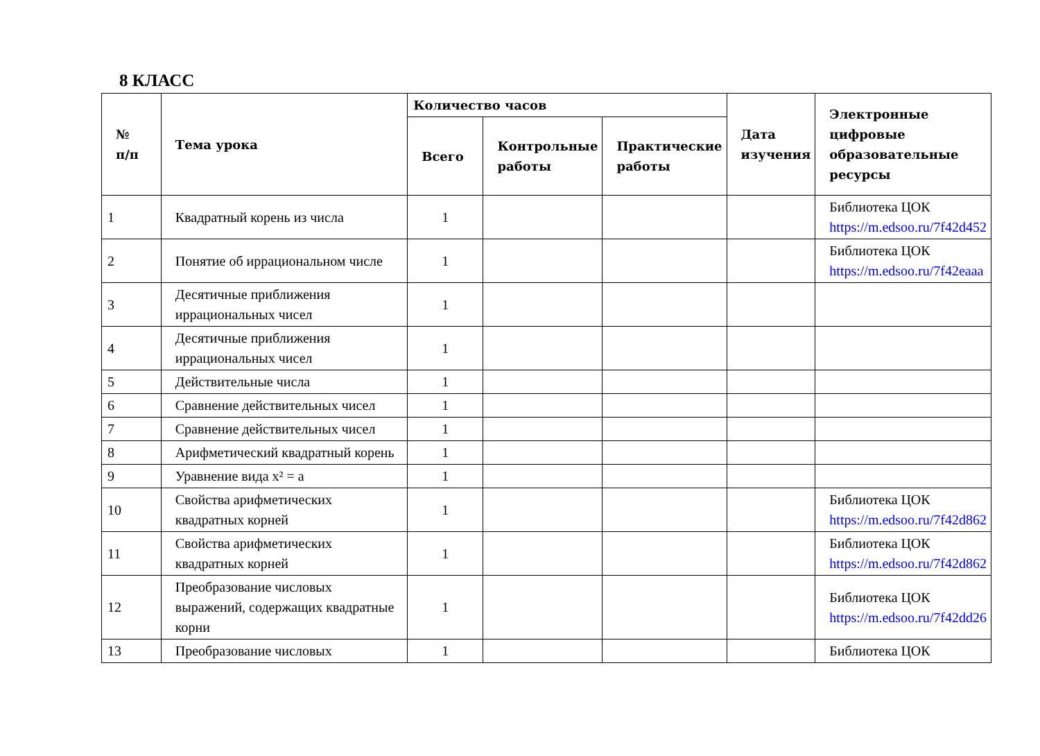8 КЛАСС
| № п/п | Тема урока | Количество часов | | | Дата изучения | Электронные цифровые образовательные ресурсы |
| --- | --- | --- | --- | --- | --- | --- |
| | | Всего | Контрольные работы | Практические работы | | |
| 1 | Квадратный корень из числа | 1 | | | | Библиотека ЦОК https://m.edsoo.ru/7f42d452 |
| 2 | Понятие об иррациональном числе | 1 | | | | Библиотека ЦОК https://m.edsoo.ru/7f42eaaa |
| 3 | Десятичные приближения иррациональных чисел | 1 | | | | |
| 4 | Десятичные приближения иррациональных чисел | 1 | | | | |
| 5 | Действительные числа | 1 | | | | |
| 6 | Сравнение действительных чисел | 1 | | | | |
| 7 | Сравнение действительных чисел | 1 | | | | |
| 8 | Арифметический квадратный корень | 1 | | | | |
| 9 | Уравнение вида x² = a | 1 | | | | |
| 10 | Свойства арифметических квадратных корней | 1 | | | | Библиотека ЦОК https://m.edsoo.ru/7f42d862 |
| 11 | Свойства арифметических квадратных корней | 1 | | | | Библиотека ЦОК https://m.edsoo.ru/7f42d862 |
| 12 | Преобразование числовых выражений, содержащих квадратные корни | 1 | | | | Библиотека ЦОК https://m.edsoo.ru/7f42dd26 |
| 13 | Преобразование числовых | 1 | | | | Библиотека ЦОК |